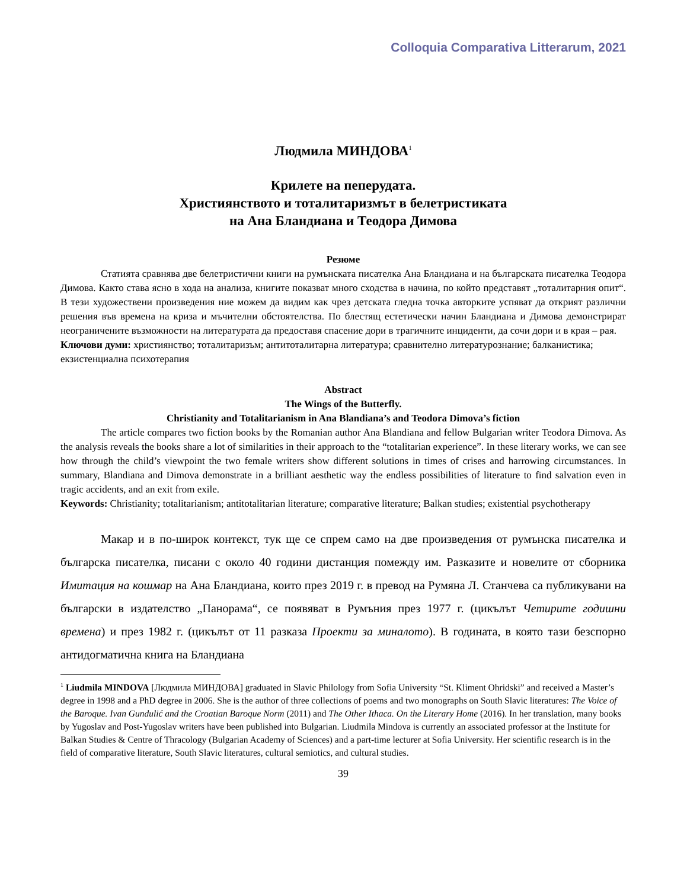Colloquia Comparativa Litterarum, 2021
Людмила МИНДОВА<sup>1</sup>
Крилете на пеперудата.
Християнството и тоталитаризмът в белетристиката
на Ана Бландиана и Теодора Димова
Резюме
Статията сравнява две белетристични книги на румънската писателка Ана Бландиана и на българската писателка Теодора Димова. Както става ясно в хода на анализа, книгите показват много сходства в начина, по който представят „тоталитарния опит“. В тези художествени произведения ние можем да видим как чрез детската гледна точка авторките успяват да открият различни решения във времена на криза и мъчителни обстоятелства. По блестящ естетически начин Бландиана и Димова демонстрират неограничените възможности на литературата да предоставя спасение дори в трагичните инциденти, да сочи дори и в края – рая.
Ключови думи: християнство; тоталитаризъм; антитоталитарна литература; сравнително литературознание; балканистика; екзистенциална психотерапия
Abstract
The Wings of the Butterfly.
Christianity and Totalitarianism in Ana Blandiana’s and Teodora Dimova’s fiction
The article compares two fiction books by the Romanian author Ana Blandiana and fellow Bulgarian writer Teodora Dimova. As the analysis reveals the books share a lot of similarities in their approach to the “totalitarian experience”. In these literary works, we can see how through the child’s viewpoint the two female writers show different solutions in times of crises and harrowing circumstances. In summary, Blandiana and Dimova demonstrate in a brilliant aesthetic way the endless possibilities of literature to find salvation even in tragic accidents, and an exit from exile.
Keywords: Christianity; totalitarianism; antitotalitarian literature; comparative literature; Balkan studies; existential psychotherapy
Макар и в по-широк контекст, тук ще се спрем само на две произведения от румънска писателка и българска писателка, писани с около 40 години дистанция помежду им. Разказите и новелите от сборника Имитация на кошмар на Ана Бландиана, които през 2019 г. в превод на Румяна Л. Станчева са публикувани на български в издателство „Панорама“, се появяват в Румъния през 1977 г. (цикълът Четирите годишни времена) и през 1982 г. (цикълът от 11 разказа Проекти за миналото). В годината, в която тази безспорно антидогматична книга на Бландиана
<sup>1</sup> Liudmila MINDOVA [Людмила МИНДОВА] graduated in Slavic Philology from Sofia University “St. Kliment Ohridski” and received a Master’s degree in 1998 and a PhD degree in 2006. She is the author of three collections of poems and two monographs on South Slavic literatures: The Voice of the Baroque. Ivan Gundulić and the Croatian Baroque Norm (2011) and The Other Ithaca. On the Literary Home (2016). In her translation, many books by Yugoslav and Post-Yugoslav writers have been published into Bulgarian. Liudmila Mindova is currently an associated professor at the Institute for Balkan Studies & Centre of Thracology (Bulgarian Academy of Sciences) and a part-time lecturer at Sofia University. Her scientific research is in the field of comparative literature, South Slavic literatures, cultural semiotics, and cultural studies.
39